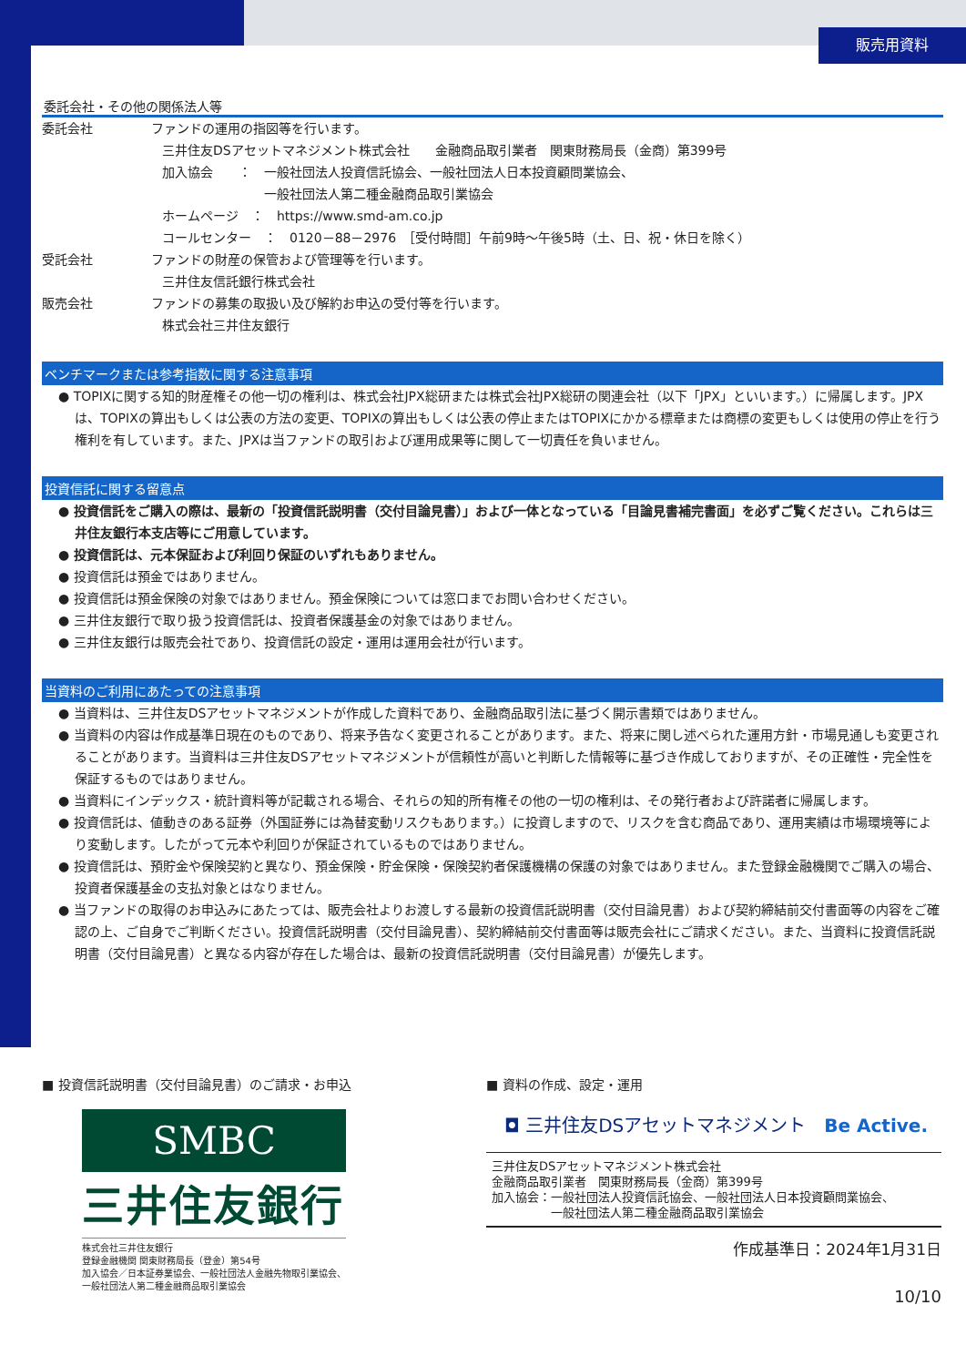販売用資料
委託会社・その他の関係法人等
委託会社 ファンドの運用の指図等を行います。
三井住友DSアセットマネジメント株式会社　　金融商品取引業者　関東財務局長（金商）第399号
加入協会　　：　一般社団法人投資信託協会、一般社団法人日本投資顧問業協会、
　　　　　　　　一般社団法人第二種金融商品取引業協会
ホームページ　：　https://www.smd-am.co.jp
コールセンター　：　0120－88－2976　［受付時間］午前9時～午後5時（土、日、祝・休日を除く）
受託会社 ファンドの財産の保管および管理等を行います。
三井住友信託銀行株式会社
販売会社 ファンドの募集の取扱い及び解約お申込の受付等を行います。
株式会社三井住友銀行
ベンチマークまたは参考指数に関する注意事項
● TOPIXに関する知的財産権その他一切の権利は、株式会社JPX総研または株式会社JPX総研の関連会社（以下「JPX」といいます。）に帰属します。JPXは、TOPIXの算出もしくは公表の方法の変更、TOPIXの算出もしくは公表の停止またはTOPIXにかかる標章または商標の変更もしくは使用の停止を行う権利を有しています。また、JPXは当ファンドの取引および運用成果等に関して一切責任を負いません。
投資信託に関する留意点
● 投資信託をご購入の際は、最新の「投資信託説明書（交付目論見書）」および一体となっている「目論見書補完書面」を必ずご覧ください。これらは三井住友銀行本支店等にご用意しています。
● 投資信託は、元本保証および利回り保証のいずれもありません。
● 投資信託は預金ではありません。
● 投資信託は預金保険の対象ではありません。預金保険については窓口までお問い合わせください。
● 三井住友銀行で取り扱う投資信託は、投資者保護基金の対象ではありません。
● 三井住友銀行は販売会社であり、投資信託の設定・運用は運用会社が行います。
当資料のご利用にあたっての注意事項
● 当資料は、三井住友DSアセットマネジメントが作成した資料であり、金融商品取引法に基づく開示書類ではありません。
● 当資料の内容は作成基準日現在のものであり、将来予告なく変更されることがあります。また、将来に関し述べられた運用方針・市場見通しも変更されることがあります。当資料は三井住友DSアセットマネジメントが信頼性が高いと判断した情報等に基づき作成しておりますが、その正確性・完全性を保証するものではありません。
● 当資料にインデックス・統計資料等が記載される場合、それらの知的所有権その他の一切の権利は、その発行者および許諾者に帰属します。
● 投資信託は、値動きのある証券（外国証券には為替変動リスクもあります。）に投資しますので、リスクを含む商品であり、運用実績は市場環境等により変動します。したがって元本や利回りが保証されているものではありません。
● 投資信託は、預貯金や保険契約と異なり、預金保険・貯金保険・保険契約者保護機構の保護の対象ではありません。また登録金融機関でご購入の場合、投資者保護基金の支払対象とはなりません。
● 当ファンドの取得のお申込みにあたっては、販売会社よりお渡しする最新の投資信託説明書（交付目論見書）および契約締結前交付書面等の内容をご確認の上、ご自身でご判断ください。投資信託説明書（交付目論見書）、契約締結前交付書面等は販売会社にご請求ください。また、当資料に投資信託説明書（交付目論見書）と異なる内容が存在した場合は、最新の投資信託説明書（交付目論見書）が優先します。
■ 投資信託説明書（交付目論見書）のご請求・お申込
SMBC
三井住友銀行
株式会社三井住友銀行
登録金融機関 関東財務局長（登金）第54号
加入協会／日本証券業協会、一般社団法人金融先物取引業協会、
一般社団法人第二種金融商品取引業協会
■ 資料の作成、設定・運用
◘ 三井住友DSアセットマネジメント　Be Active.
三井住友DSアセットマネジメント株式会社
金融商品取引業者　関東財務局長（金商）第399号
加入協会：一般社団法人投資信託協会、一般社団法人日本投資顧問業協会、
　　　　　一般社団法人第二種金融商品取引業協会
作成基準日：2024年1月31日
10/10